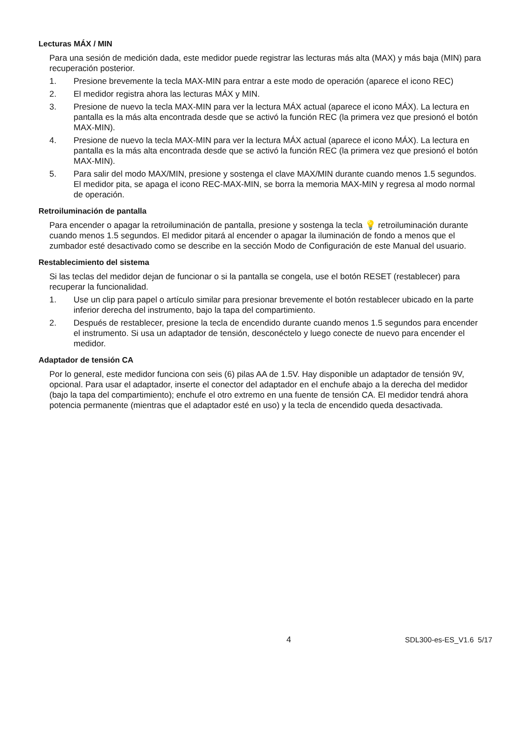Lecturas MÁX / MIN
Para una sesión de medición dada, este medidor puede registrar las lecturas más alta (MAX) y más baja (MIN) para recuperación posterior.
1. Presione brevemente la tecla MAX-MIN para entrar a este modo de operación (aparece el icono REC)
2. El medidor registra ahora las lecturas MÁX y MIN.
3. Presione de nuevo la tecla MAX-MIN para ver la lectura MÁX actual (aparece el icono MÁX). La lectura en pantalla es la más alta encontrada desde que se activó la función REC (la primera vez que presionó el botón MAX-MIN).
4. Presione de nuevo la tecla MAX-MIN para ver la lectura MÁX actual (aparece el icono MÁX). La lectura en pantalla es la más alta encontrada desde que se activó la función REC (la primera vez que presionó el botón MAX-MIN).
5. Para salir del modo MAX/MIN, presione y sostenga el clave MAX/MIN durante cuando menos 1.5 segundos. El medidor pita, se apaga el icono REC-MAX-MIN, se borra la memoria MAX-MIN y regresa al modo normal de operación.
Retroiluminación de pantalla
Para encender o apagar la retroiluminación de pantalla, presione y sostenga la tecla 💡 retroiluminación durante cuando menos 1.5 segundos. El medidor pitará al encender o apagar la iluminación de fondo a menos que el zumbador esté desactivado como se describe en la sección Modo de Configuración de este Manual del usuario.
Restablecimiento del sistema
Si las teclas del medidor dejan de funcionar o si la pantalla se congela, use el botón RESET (restablecer) para recuperar la funcionalidad.
1. Use un clip para papel o artículo similar para presionar brevemente el botón restablecer ubicado en la parte inferior derecha del instrumento, bajo la tapa del compartimiento.
2. Después de restablecer, presione la tecla de encendido durante cuando menos 1.5 segundos para encender el instrumento. Si usa un adaptador de tensión, desconéctelo y luego conecte de nuevo para encender el medidor.
Adaptador de tensión CA
Por lo general, este medidor funciona con seis (6) pilas AA de 1.5V. Hay disponible un adaptador de tensión 9V, opcional. Para usar el adaptador, inserte el conector del adaptador en el enchufe abajo a la derecha del medidor (bajo la tapa del compartimiento); enchufe el otro extremo en una fuente de tensión CA. El medidor tendrá ahora potencia permanente (mientras que el adaptador esté en uso) y la tecla de encendido queda desactivada.
4 SDL300-es-ES_V1.6 5/17